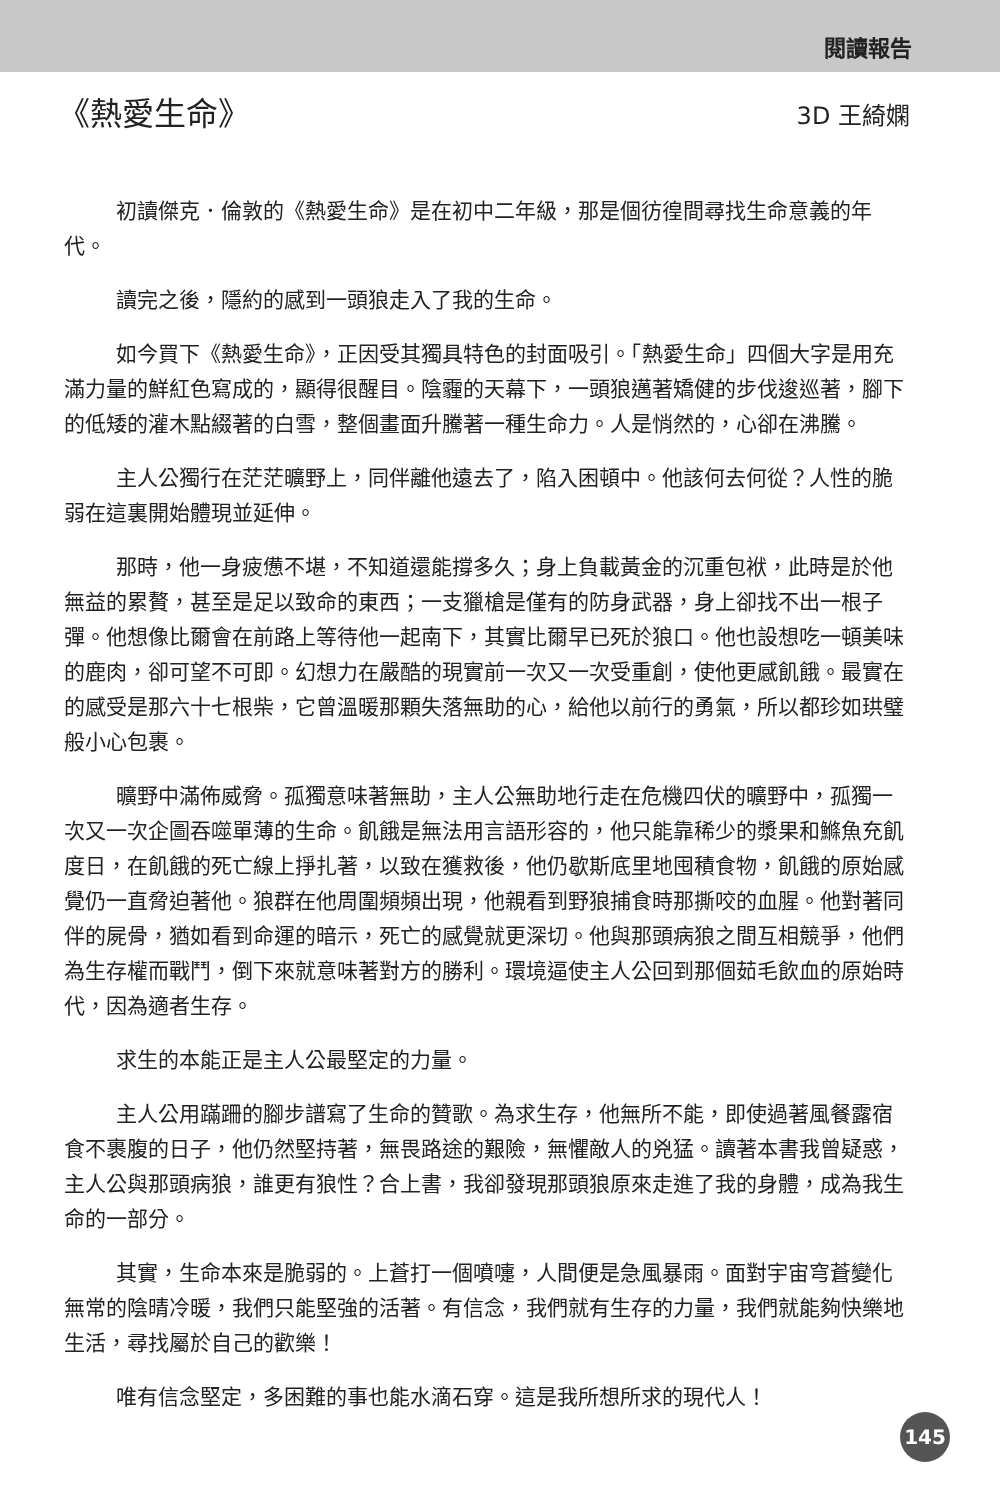閱讀報告
《熱愛生命》
3D 王綺嫻
初讀傑克．倫敦的《熱愛生命》是在初中二年級，那是個彷徨間尋找生命意義的年代。
讀完之後，隱約的感到一頭狼走入了我的生命。
如今買下《熱愛生命》，正因受其獨具特色的封面吸引。「熱愛生命」四個大字是用充滿力量的鮮紅色寫成的，顯得很醒目。陰霾的天幕下，一頭狼邁著矯健的步伐逡巡著，腳下的低矮的灌木點綴著的白雪，整個畫面升騰著一種生命力。人是悄然的，心卻在沸騰。
主人公獨行在茫茫曠野上，同伴離他遠去了，陷入困頓中。他該何去何從？人性的脆弱在這裏開始體現並延伸。
那時，他一身疲憊不堪，不知道還能撐多久；身上負載黃金的沉重包袱，此時是於他無益的累贅，甚至是足以致命的東西；一支獵槍是僅有的防身武器，身上卻找不出一根子彈。他想像比爾會在前路上等待他一起南下，其實比爾早已死於狼口。他也設想吃一頓美味的鹿肉，卻可望不可即。幻想力在嚴酷的現實前一次又一次受重創，使他更感飢餓。最實在的感受是那六十七根柴，它曾溫暖那顆失落無助的心，給他以前行的勇氣，所以都珍如珙璧般小心包裹。
曠野中滿佈威脅。孤獨意味著無助，主人公無助地行走在危機四伏的曠野中，孤獨一次又一次企圖吞噬單薄的生命。飢餓是無法用言語形容的，他只能靠稀少的漿果和鰷魚充飢度日，在飢餓的死亡線上掙扎著，以致在獲救後，他仍歇斯底里地囤積食物，飢餓的原始感覺仍一直脅迫著他。狼群在他周圍頻頻出現，他親看到野狼捕食時那撕咬的血腥。他對著同伴的屍骨，猶如看到命運的暗示，死亡的感覺就更深切。他與那頭病狼之間互相競爭，他們為生存權而戰鬥，倒下來就意味著對方的勝利。環境逼使主人公回到那個茹毛飲血的原始時代，因為適者生存。
求生的本能正是主人公最堅定的力量。
主人公用蹣跚的腳步譜寫了生命的贊歌。為求生存，他無所不能，即使過著風餐露宿食不裹腹的日子，他仍然堅持著，無畏路途的艱險，無懼敵人的兇猛。讀著本書我曾疑惑，主人公與那頭病狼，誰更有狼性？合上書，我卻發現那頭狼原來走進了我的身體，成為我生命的一部分。
其實，生命本來是脆弱的。上蒼打一個噴嚏，人間便是急風暴雨。面對宇宙穹蒼變化無常的陰晴冷暖，我們只能堅強的活著。有信念，我們就有生存的力量，我們就能夠快樂地生活，尋找屬於自己的歡樂！
唯有信念堅定，多困難的事也能水滴石穿。這是我所想所求的現代人！
145